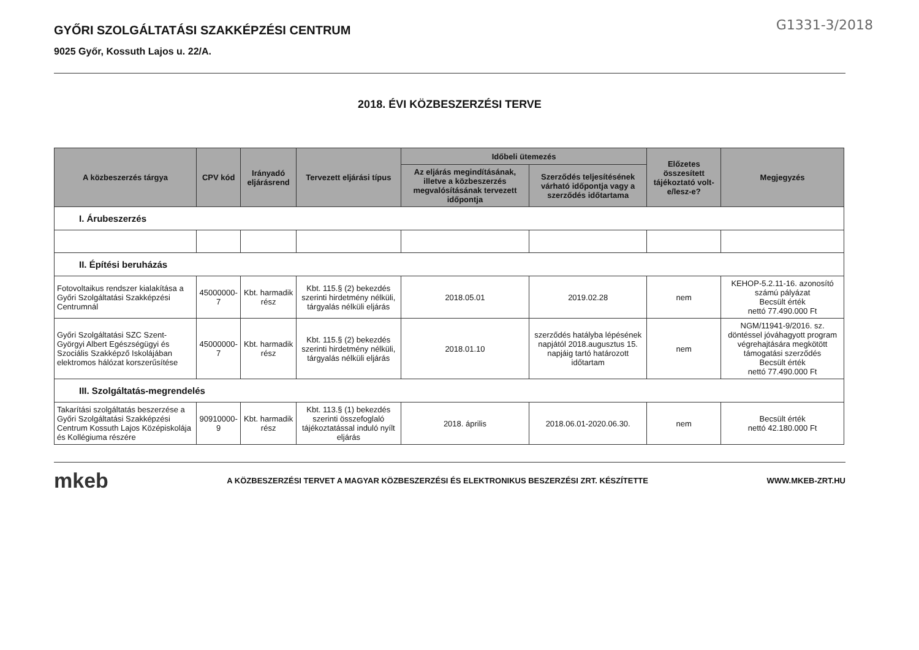G1331-3/2018
GYŐRI SZOLGÁLTATÁSI SZAKKÉPZÉSI CENTRUM
9025 Győr, Kossuth Lajos u. 22/A.
2018. ÉVI KÖZBESZERZÉSI TERVE
| A közbeszerzés tárgya | CPV kód | Irányadó eljárásrend | Tervezett eljárási típus | Időbeli ütemezés | | Előzetes összesített tájékoztató volt-e/lesz-e? | Megjegyzés |
| --- | --- | --- | --- | --- | --- | --- | --- |
| | | | | Az eljárás megindításának, illetve a közbeszerzés megvalósításának tervezett időpontja | Szerződés teljesítésének várható időpontja vagy a szerződés időtartama | | |
| I. Árubeszerzés | | | | | | | |
| II. Építési beruházás | | | | | | | |
| Fotovoltaikus rendszer kialakítása a Győri Szolgáltatási Szakképzési Centrumnál | 45000000-7 | Kbt. harmadik rész | Kbt. 115.§ (2) bekezdés szerinti hirdetmény nélküli, tárgyalás nélküli eljárás | 2018.05.01 | 2019.02.28 | nem | KEHOP-5.2.11-16. azonosító számú pályázat Becsült érték nettó 77.490.000 Ft |
| Győri Szolgáltatási SZC Szent-Györgyi Albert Egészségügyi és Szociális Szakképző Iskolájában elektromos hálózat korszerűsítése | 45000000-7 | Kbt. harmadik rész | Kbt. 115.§ (2) bekezdés szerinti hirdetmény nélküli, tárgyalás nélküli eljárás | 2018.01.10 | szerződés hatályba lépésének napjától 2018.augusztus 15. napjáig tartó határozott időtartam | nem | NGM/11941-9/2016. sz. döntéssel jóváhagyott program végrehajtására megkötött támogatási szerződés Becsült érték nettó 77.490.000 Ft |
| III. Szolgáltatás-megrendelés | | | | | | | |
| Takarítási szolgáltatás beszerzése a Győri Szolgáltatási Szakképzési Centrum Kossuth Lajos Középiskolája és Kollégiuma részére | 90910000-9 | Kbt. harmadik rész | Kbt. 113.§ (1) bekezdés szerinti összefoglaló tájékoztatással induló nyílt eljárás | 2018. április | 2018.06.01-2020.06.30. | nem | Becsült érték nettó 42.180.000 Ft |
mkeb A KÖZBESZERZÉSI TERVET A MAGYAR KÖZBESZERZÉSI ÉS ELEKTRONIKUS BESZERZÉSI ZRT. KÉSZÍTETTE WWW.MKEB-ZRT.HU